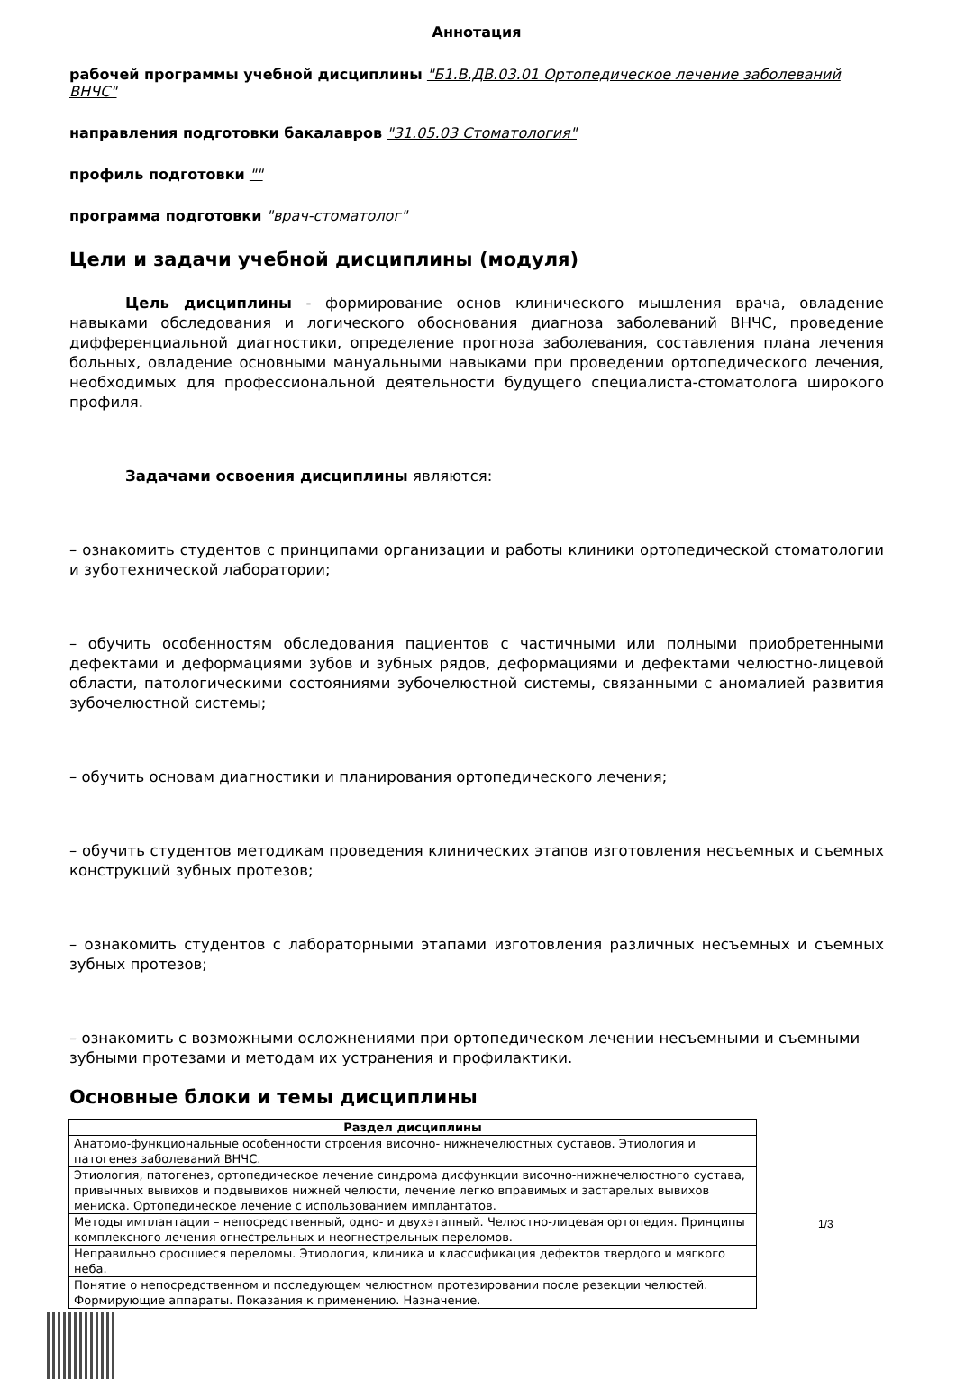Аннотация
рабочей программы учебной дисциплины "Б1.В.ДВ.03.01 Ортопедическое лечение заболеваний ВНЧС"
направления подготовки бакалавров "31.05.03 Стоматология"
профиль подготовки ""
программа подготовки "врач-стоматолог"
Цели и задачи учебной дисциплины (модуля)
Цель дисциплины - формирование основ клинического мышления врача, овладение навыками обследования и логического обоснования диагноза заболеваний ВНЧС, проведение дифференциальной диагностики, определение прогноза заболевания, составления плана лечения больных, овладение основными мануальными навыками при проведении ортопедического лечения, необходимых для профессиональной деятельности будущего специалиста-стоматолога широкого профиля.
Задачами освоения дисциплины являются:
– ознакомить студентов с принципами организации и работы клиники ортопедической стоматологии и зуботехнической лаборатории;
– обучить особенностям обследования пациентов с частичными или полными приобретенными дефектами и деформациями зубов и зубных рядов, деформациями и дефектами челюстно-лицевой области, патологическими состояниями зубочелюстной системы, связанными с аномалией развития зубочелюстной системы;
– обучить основам диагностики и планирования ортопедического лечения;
– обучить студентов методикам проведения клинических этапов изготовления несъемных и съемных конструкций зубных протезов;
– ознакомить студентов с лабораторными этапами изготовления различных несъемных и съемных зубных протезов;
– ознакомить с возможными осложнениями при ортопедическом лечении несъемными и съемными зубными протезами и методам их устранения и профилактики.
Основные блоки и темы дисциплины
| Раздел дисциплины |
| --- |
| Анатомо-функциональные особенности строения височно- нижнечелюстных суставов. Этиология и патогенез заболеваний ВНЧС. |
| Этиология, патогенез, ортопедическое лечение синдрома дисфункции височно-нижнечелюстного сустава, привычных вывихов и подвывихов нижней челюсти, лечение легко вправимых и застарелых вывихов мениска. Ортопедическое лечение с использованием имплантатов. |
| Методы имплантации – непосредственный, одно- и двухэтапный. Челюстно-лицевая ортопедия. Принципы комплексного лечения огнестрельных и неогнестрельных переломов. |
| Неправильно сросшиеся переломы. Этиология, клиника и классификация дефектов твердого и мягкого неба. |
| Понятие о непосредственном и последующем челюстном протезировании после резекции челюстей. Формирующие аппараты. Показания к применению. Назначение. |
1/3